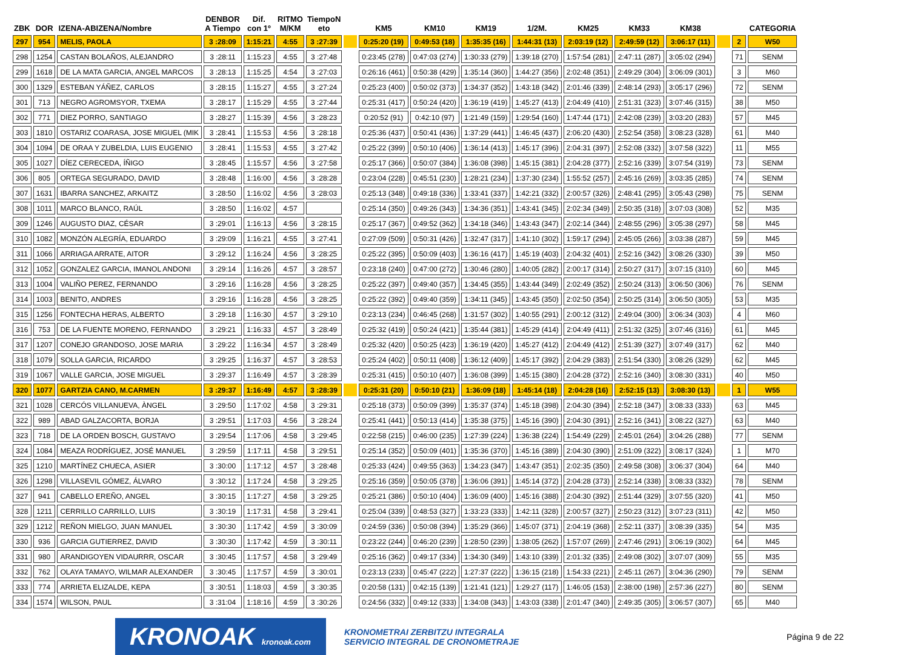| ZBK | DOR | IZENA-ABIZENA/Nombre | DENBOR A Tiempo | Dif. con 1º | RITMO M/KM | TiempoN eto | | KM5 | KM10 | KM19 | 1/2M. | KM25 | KM33 | KM38 | | | CATEGORIA |
| --- | --- | --- | --- | --- | --- | --- | --- | --- | --- | --- | --- | --- | --- | --- | --- | --- | --- |
| 297 | 954 | MELIS, PAOLA | 3 :28:09 | 1:15:21 | 4:55 | 3 :27:39 | | 0:25:20 (19) | 0:49:53 (18) | 1:35:35 (16) | 1:44:31 (13) | 2:03:19 (12) | 2:49:59 (12) | 3:06:17 (11) | | 2 | W50 |
| 298 | 1254 | CASTAN BOLAÑOS, ALEJANDRO | 3 :28:11 | 1:15:23 | 4:55 | 3 :27:48 | | 0:23:45 (278) | 0:47:03 (274) | 1:30:33 (279) | 1:39:18 (270) | 1:57:54 (281) | 2:47:11 (287) | 3:05:02 (294) | | 71 | SENM |
| 299 | 1618 | DE LA MATA GARCIA, ANGEL MARCOS | 3 :28:13 | 1:15:25 | 4:54 | 3 :27:03 | | 0:26:16 (461) | 0:50:38 (429) | 1:35:14 (360) | 1:44:27 (356) | 2:02:48 (351) | 2:49:29 (304) | 3:06:09 (301) | | 3 | M60 |
| 300 | 1329 | ESTEBAN YÁÑEZ, CARLOS | 3 :28:15 | 1:15:27 | 4:55 | 3 :27:24 | | 0:25:23 (400) | 0:50:02 (373) | 1:34:37 (352) | 1:43:18 (342) | 2:01:46 (339) | 2:48:14 (293) | 3:05:17 (296) | | 72 | SENM |
| 301 | 713 | NEGRO AGROMSYOR, TXEMA | 3 :28:17 | 1:15:29 | 4:55 | 3 :27:44 | | 0:25:31 (417) | 0:50:24 (420) | 1:36:19 (419) | 1:45:27 (413) | 2:04:49 (410) | 2:51:31 (323) | 3:07:46 (315) | | 38 | M50 |
| 302 | 771 | DIEZ PORRO, SANTIAGO | 3 :28:27 | 1:15:39 | 4:56 | 3 :28:23 | | 0:20:52 (91) | 0:42:10 (97) | 1:21:49 (159) | 1:29:54 (160) | 1:47:44 (171) | 2:42:08 (239) | 3:03:20 (283) | | 57 | M45 |
| 303 | 1810 | OSTARIZ COARASA, JOSE MIGUEL (MIK | 3 :28:41 | 1:15:53 | 4:56 | 3 :28:18 | | 0:25:36 (437) | 0:50:41 (436) | 1:37:29 (441) | 1:46:45 (437) | 2:06:20 (430) | 2:52:54 (358) | 3:08:23 (328) | | 61 | M40 |
| 304 | 1094 | DE ORAA Y ZUBELDIA, LUIS EUGENIO | 3 :28:41 | 1:15:53 | 4:55 | 3 :27:42 | | 0:25:22 (399) | 0:50:10 (406) | 1:36:14 (413) | 1:45:17 (396) | 2:04:31 (397) | 2:52:08 (332) | 3:07:58 (322) | | 11 | M55 |
| 305 | 1027 | DÍEZ CERECEDA, ÍÑIGO | 3 :28:45 | 1:15:57 | 4:56 | 3 :27:58 | | 0:25:17 (366) | 0:50:07 (384) | 1:36:08 (398) | 1:45:15 (381) | 2:04:28 (377) | 2:52:16 (339) | 3:07:54 (319) | | 73 | SENM |
| 306 | 805 | ORTEGA SEGURADO, DAVID | 3 :28:48 | 1:16:00 | 4:56 | 3 :28:28 | | 0:23:04 (228) | 0:45:51 (230) | 1:28:21 (234) | 1:37:30 (234) | 1:55:52 (257) | 2:45:16 (269) | 3:03:35 (285) | | 74 | SENM |
| 307 | 1631 | IBARRA SANCHEZ, ARKAITZ | 3 :28:50 | 1:16:02 | 4:56 | 3 :28:03 | | 0:25:13 (348) | 0:49:18 (336) | 1:33:41 (337) | 1:42:21 (332) | 2:00:57 (326) | 2:48:41 (295) | 3:05:43 (298) | | 75 | SENM |
| 308 | 1011 | MARCO BLANCO, RAÚL | 3 :28:50 | 1:16:02 | 4:57 | | | 0:25:14 (350) | 0:49:26 (343) | 1:34:36 (351) | 1:43:41 (345) | 2:02:34 (349) | 2:50:35 (318) | 3:07:03 (308) | | 52 | M35 |
| 309 | 1246 | AUGUSTO DIAZ, CÉSAR | 3 :29:01 | 1:16:13 | 4:56 | 3 :28:15 | | 0:25:17 (367) | 0:49:52 (362) | 1:34:18 (346) | 1:43:43 (347) | 2:02:14 (344) | 2:48:55 (296) | 3:05:38 (297) | | 58 | M45 |
| 310 | 1082 | MONZÓN ALEGRÍA, EDUARDO | 3 :29:09 | 1:16:21 | 4:55 | 3 :27:41 | | 0:27:09 (509) | 0:50:31 (426) | 1:32:47 (317) | 1:41:10 (302) | 1:59:17 (294) | 2:45:05 (266) | 3:03:38 (287) | | 59 | M45 |
| 311 | 1066 | ARRIAGA ARRATE, AITOR | 3 :29:12 | 1:16:24 | 4:56 | 3 :28:25 | | 0:25:22 (395) | 0:50:09 (403) | 1:36:16 (417) | 1:45:19 (403) | 2:04:32 (401) | 2:52:16 (342) | 3:08:26 (330) | | 39 | M50 |
| 312 | 1052 | GONZALEZ GARCIA, IMANOL ANDONI | 3 :29:14 | 1:16:26 | 4:57 | 3 :28:57 | | 0:23:18 (240) | 0:47:00 (272) | 1:30:46 (280) | 1:40:05 (282) | 2:00:17 (314) | 2:50:27 (317) | 3:07:15 (310) | | 60 | M45 |
| 313 | 1004 | VALIÑO PEREZ, FERNANDO | 3 :29:16 | 1:16:28 | 4:56 | 3 :28:25 | | 0:25:22 (397) | 0:49:40 (357) | 1:34:45 (355) | 1:43:44 (349) | 2:02:49 (352) | 2:50:24 (313) | 3:06:50 (306) | | 76 | SENM |
| 314 | 1003 | BENITO, ANDRES | 3 :29:16 | 1:16:28 | 4:56 | 3 :28:25 | | 0:25:22 (392) | 0:49:40 (359) | 1:34:11 (345) | 1:43:45 (350) | 2:02:50 (354) | 2:50:25 (314) | 3:06:50 (305) | | 53 | M35 |
| 315 | 1256 | FONTECHA HERAS, ALBERTO | 3 :29:18 | 1:16:30 | 4:57 | 3 :29:10 | | 0:23:13 (234) | 0:46:45 (268) | 1:31:57 (302) | 1:40:55 (291) | 2:00:12 (312) | 2:49:04 (300) | 3:06:34 (303) | | 4 | M60 |
| 316 | 753 | DE LA FUENTE MORENO, FERNANDO | 3 :29:21 | 1:16:33 | 4:57 | 3 :28:49 | | 0:25:32 (419) | 0:50:24 (421) | 1:35:44 (381) | 1:45:29 (414) | 2:04:49 (411) | 2:51:32 (325) | 3:07:46 (316) | | 61 | M45 |
| 317 | 1207 | CONEJO GRANDOSO, JOSE MARIA | 3 :29:22 | 1:16:34 | 4:57 | 3 :28:49 | | 0:25:32 (420) | 0:50:25 (423) | 1:36:19 (420) | 1:45:27 (412) | 2:04:49 (412) | 2:51:39 (327) | 3:07:49 (317) | | 62 | M40 |
| 318 | 1079 | SOLLA GARCIA, RICARDO | 3 :29:25 | 1:16:37 | 4:57 | 3 :28:53 | | 0:25:24 (402) | 0:50:11 (408) | 1:36:12 (409) | 1:45:17 (392) | 2:04:29 (383) | 2:51:54 (330) | 3:08:26 (329) | | 62 | M45 |
| 319 | 1067 | VALLE GARCIA, JOSE MIGUEL | 3 :29:37 | 1:16:49 | 4:57 | 3 :28:39 | | 0:25:31 (415) | 0:50:10 (407) | 1:36:08 (399) | 1:45:15 (380) | 2:04:28 (372) | 2:52:16 (340) | 3:08:30 (331) | | 40 | M50 |
| 320 | 1077 | GARTZIA CANO, M.CARMEN | 3 :29:37 | 1:16:49 | 4:57 | 3 :28:39 | | 0:25:31 (20) | 0:50:10 (21) | 1:36:09 (18) | 1:45:14 (18) | 2:04:28 (16) | 2:52:15 (13) | 3:08:30 (13) | | 1 | W55 |
| 321 | 1028 | CERCÓS VILLANUEVA, ÀNGEL | 3 :29:50 | 1:17:02 | 4:58 | 3 :29:31 | | 0:25:18 (373) | 0:50:09 (399) | 1:35:37 (374) | 1:45:18 (398) | 2:04:30 (394) | 2:52:18 (347) | 3:08:33 (333) | | 63 | M45 |
| 322 | 989 | ABAD GALZACORTA, BORJA | 3 :29:51 | 1:17:03 | 4:56 | 3 :28:24 | | 0:25:41 (441) | 0:50:13 (414) | 1:35:38 (375) | 1:45:16 (390) | 2:04:30 (391) | 2:52:16 (341) | 3:08:22 (327) | | 63 | M40 |
| 323 | 718 | DE LA ORDEN BOSCH, GUSTAVO | 3 :29:54 | 1:17:06 | 4:58 | 3 :29:45 | | 0:22:58 (215) | 0:46:00 (235) | 1:27:39 (224) | 1:36:38 (224) | 1:54:49 (229) | 2:45:01 (264) | 3:04:26 (288) | | 77 | SENM |
| 324 | 1084 | MEAZA RODRÍGUEZ, JOSÉ MANUEL | 3 :29:59 | 1:17:11 | 4:58 | 3 :29:51 | | 0:25:14 (352) | 0:50:09 (401) | 1:35:36 (370) | 1:45:16 (389) | 2:04:30 (390) | 2:51:09 (322) | 3:08:17 (324) | | 1 | M70 |
| 325 | 1210 | MARTÍNEZ CHUECA, ASIER | 3 :30:00 | 1:17:12 | 4:57 | 3 :28:48 | | 0:25:33 (424) | 0:49:55 (363) | 1:34:23 (347) | 1:43:47 (351) | 2:02:35 (350) | 2:49:58 (308) | 3:06:37 (304) | | 64 | M40 |
| 326 | 1298 | VILLASEVIL GÓMEZ, ÁLVARO | 3 :30:12 | 1:17:24 | 4:58 | 3 :29:25 | | 0:25:16 (359) | 0:50:05 (378) | 1:36:06 (391) | 1:45:14 (372) | 2:04:28 (373) | 2:52:14 (338) | 3:08:33 (332) | | 78 | SENM |
| 327 | 941 | CABELLO EREÑO, ANGEL | 3 :30:15 | 1:17:27 | 4:58 | 3 :29:25 | | 0:25:21 (386) | 0:50:10 (404) | 1:36:09 (400) | 1:45:16 (388) | 2:04:30 (392) | 2:51:44 (329) | 3:07:55 (320) | | 41 | M50 |
| 328 | 1211 | CERRILLO CARRILLO, LUIS | 3 :30:19 | 1:17:31 | 4:58 | 3 :29:41 | | 0:25:04 (339) | 0:48:53 (327) | 1:33:23 (333) | 1:42:11 (328) | 2:00:57 (327) | 2:50:23 (312) | 3:07:23 (311) | | 42 | M50 |
| 329 | 1212 | REÑON MIELGO, JUAN MANUEL | 3 :30:30 | 1:17:42 | 4:59 | 3 :30:09 | | 0:24:59 (336) | 0:50:08 (394) | 1:35:29 (366) | 1:45:07 (371) | 2:04:19 (368) | 2:52:11 (337) | 3:08:39 (335) | | 54 | M35 |
| 330 | 936 | GARCIA GUTIERREZ, DAVID | 3 :30:30 | 1:17:42 | 4:59 | 3 :30:11 | | 0:23:22 (244) | 0:46:20 (239) | 1:28:50 (239) | 1:38:05 (262) | 1:57:07 (269) | 2:47:46 (291) | 3:06:19 (302) | | 64 | M45 |
| 331 | 980 | ARANDIGOYEN VIDAURRR, OSCAR | 3 :30:45 | 1:17:57 | 4:58 | 3 :29:49 | | 0:25:16 (362) | 0:49:17 (334) | 1:34:30 (349) | 1:43:10 (339) | 2:01:32 (335) | 2:49:08 (302) | 3:07:07 (309) | | 55 | M35 |
| 332 | 762 | OLAYA TAMAYO, WILMAR ALEXANDER | 3 :30:45 | 1:17:57 | 4:59 | 3 :30:01 | | 0:23:13 (233) | 0:45:47 (222) | 1:27:37 (222) | 1:36:15 (218) | 1:54:33 (221) | 2:45:11 (267) | 3:04:36 (290) | | 79 | SENM |
| 333 | 774 | ARRIETA ELIZALDE, KEPA | 3 :30:51 | 1:18:03 | 4:59 | 3 :30:35 | | 0:20:58 (131) | 0:42:15 (139) | 1:21:41 (121) | 1:29:27 (117) | 1:46:05 (153) | 2:38:00 (198) | 2:57:36 (227) | | 80 | SENM |
| 334 | 1574 | WILSON, PAUL | 3 :31:04 | 1:18:16 | 4:59 | 3 :30:26 | | 0:24:56 (332) | 0:49:12 (333) | 1:34:08 (343) | 1:43:03 (338) | 2:01:47 (340) | 2:49:35 (305) | 3:06:57 (307) | | 65 | M40 |
KRONOAK kronoak.com
KRONOMETRAI ZERBITZU INTEGRALA
SERVICIO INTEGRAL DE CRONOMETRAJE
Página 9 de 22